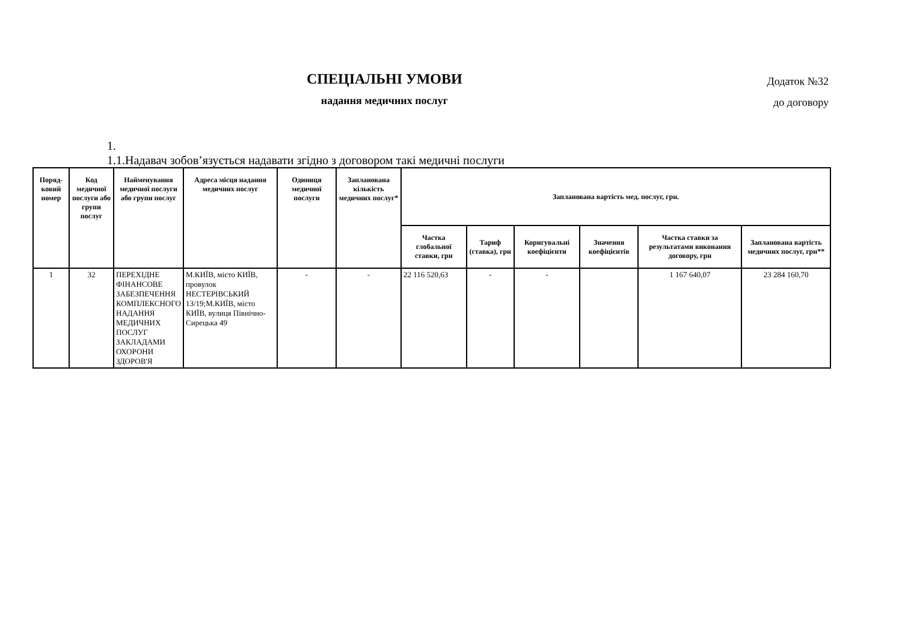СПЕЦІАЛЬНІ УМОВИ
надання медичних послуг
Додаток №32
до договору
1.
1.1.Надавач зобов’язується надавати згідно з договором такі медичні послуги
| Поряд-ковий номер | Код медичної послуги або групи послуг | Найменування медичної послуги або групи послуг | Адреса місця надання медичних послуг | Одиниця медичної послуги | Запланована кількість медичних послуг* | Запланована вартість мед. послуг, грн. | | | | | |
| --- | --- | --- | --- | --- | --- | --- | --- | --- | --- | --- | --- |
| | | | | | | Частка глобальної ставки, грн | Тариф (ставка), грн | Коригувальні коефіцієнти | Значення коефіцієнтів | Частка ставки за результатами виконання договору, грн | Запланована вартість медичних послуг, грн** |
| 1 | 32 | ПЕРЕХІДНЕ ФІНАНСОВЕ ЗАБЕЗПЕЧЕННЯ КОМПЛЕКСНОГО НАДАННЯ МЕДИЧНИХ ПОСЛУГ ЗАКЛАДАМИ ОХОРОНИ ЗДОРОВ'Я | М.КИЇВ, місто КИЇВ, провулок НЕСТЕРІВСЬКИЙ 13/19;М.КИЇВ, місто КИЇВ, вулиця Північно-Сирецька 49 | - | - | 22 116 520,63 | - | - | | 1 167 640,07 | 23 284 160,70 |